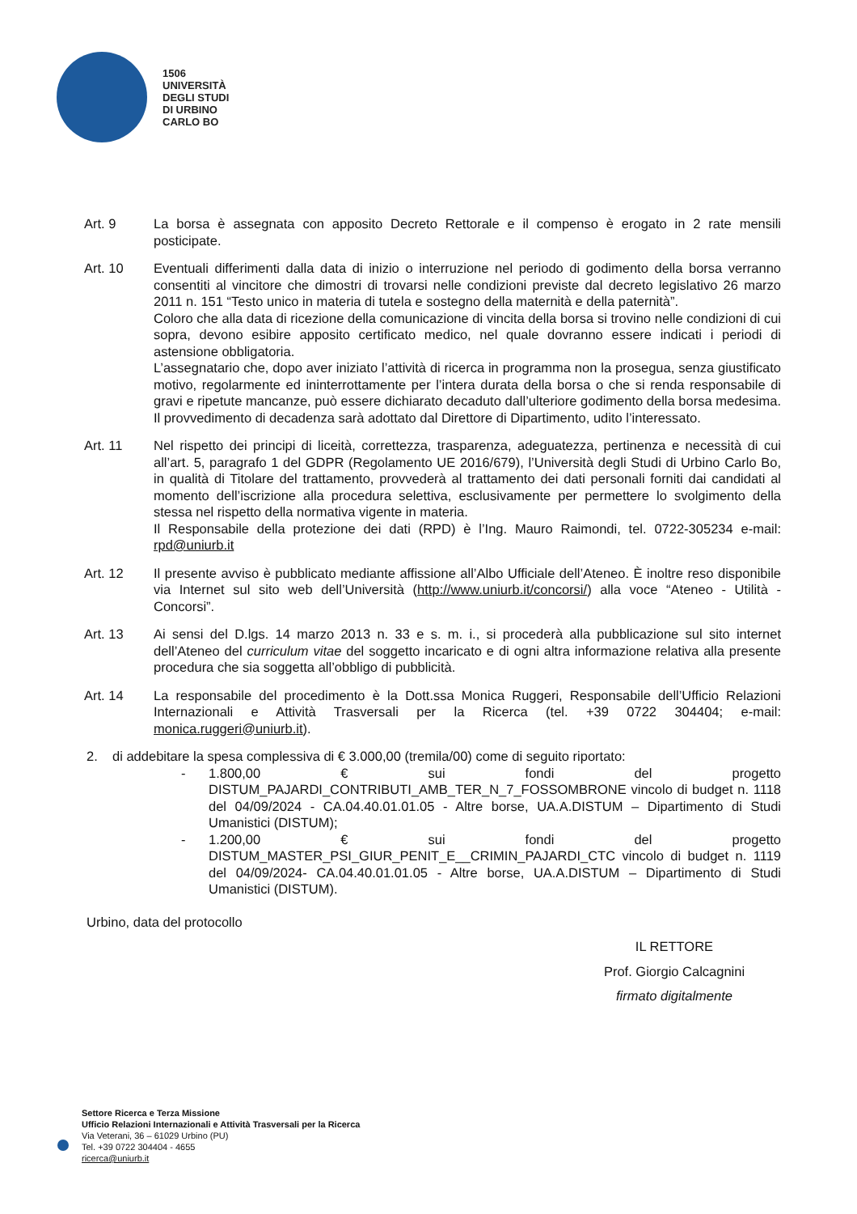1506
UNIVERSITÀ
DEGLI STUDI
DI URBINO
CARLO BO
Art. 9 La borsa è assegnata con apposito Decreto Rettorale e il compenso è erogato in 2 rate mensili posticipate.
Art. 10 Eventuali differimenti dalla data di inizio o interruzione nel periodo di godimento della borsa verranno consentiti al vincitore che dimostri di trovarsi nelle condizioni previste dal decreto legislativo 26 marzo 2011 n. 151 “Testo unico in materia di tutela e sostegno della maternità e della paternità”.
Coloro che alla data di ricezione della comunicazione di vincita della borsa si trovino nelle condizioni di cui sopra, devono esibire apposito certificato medico, nel quale dovranno essere indicati i periodi di astensione obbligatoria.
L’assegnatario che, dopo aver iniziato l’attività di ricerca in programma non la prosegua, senza giustificato motivo, regolarmente ed ininterrottamente per l’intera durata della borsa o che si renda responsabile di gravi e ripetute mancanze, può essere dichiarato decaduto dall’ulteriore godimento della borsa medesima. Il provvedimento di decadenza sarà adottato dal Direttore di Dipartimento, udito l’interessato.
Art. 11 Nel rispetto dei principi di liceità, correttezza, trasparenza, adeguatezza, pertinenza e necessità di cui all’art. 5, paragrafo 1 del GDPR (Regolamento UE 2016/679), l’Università degli Studi di Urbino Carlo Bo, in qualità di Titolare del trattamento, provvederà al trattamento dei dati personali forniti dai candidati al momento dell’iscrizione alla procedura selettiva, esclusivamente per permettere lo svolgimento della stessa nel rispetto della normativa vigente in materia.
Il Responsabile della protezione dei dati (RPD) è l’Ing. Mauro Raimondi, tel. 0722-305234 e-mail: rpd@uniurb.it
Art. 12 Il presente avviso è pubblicato mediante affissione all’Albo Ufficiale dell’Ateneo. È inoltre reso disponibile via Internet sul sito web dell’Università (http://www.uniurb.it/concorsi/) alla voce “Ateneo - Utilità - Concorsi”.
Art. 13 Ai sensi del D.lgs. 14 marzo 2013 n. 33 e s. m. i., si procederà alla pubblicazione sul sito internet dell’Ateneo del curriculum vitae del soggetto incaricato e di ogni altra informazione relativa alla presente procedura che sia soggetta all’obbligo di pubblicità.
Art. 14 La responsabile del procedimento è la Dott.ssa Monica Ruggeri, Responsabile dell’Ufficio Relazioni Internazionali e Attività Trasversali per la Ricerca (tel. +39 0722 304404; e-mail: monica.ruggeri@uniurb.it).
2. di addebitare la spesa complessiva di € 3.000,00 (tremila/00) come di seguito riportato:
- 1.800,00 € sui fondi del progetto DISTUM_PAJARDI_CONTRIBUTI_AMB_TER_N_7_FOSSOMBRONE vincolo di budget n. 1118 del 04/09/2024 - CA.04.40.01.01.05 - Altre borse, UA.A.DISTUM – Dipartimento di Studi Umanistici (DISTUM);
- 1.200,00 € sui fondi del progetto DISTUM_MASTER_PSI_GIUR_PENIT_E__CRIMIN_PAJARDI_CTC vincolo di budget n. 1119 del 04/09/2024- CA.04.40.01.01.05 - Altre borse, UA.A.DISTUM – Dipartimento di Studi Umanistici (DISTUM).
Urbino, data del protocollo
IL RETTORE
Prof. Giorgio Calcagnini
firmato digitalmente
Settore Ricerca e Terza Missione
Ufficio Relazioni Internazionali e Attività Trasversali per la Ricerca
Via Veterani, 36 – 61029 Urbino (PU)
Tel. +39 0722 304404 - 4655
ricerca@uniurb.it